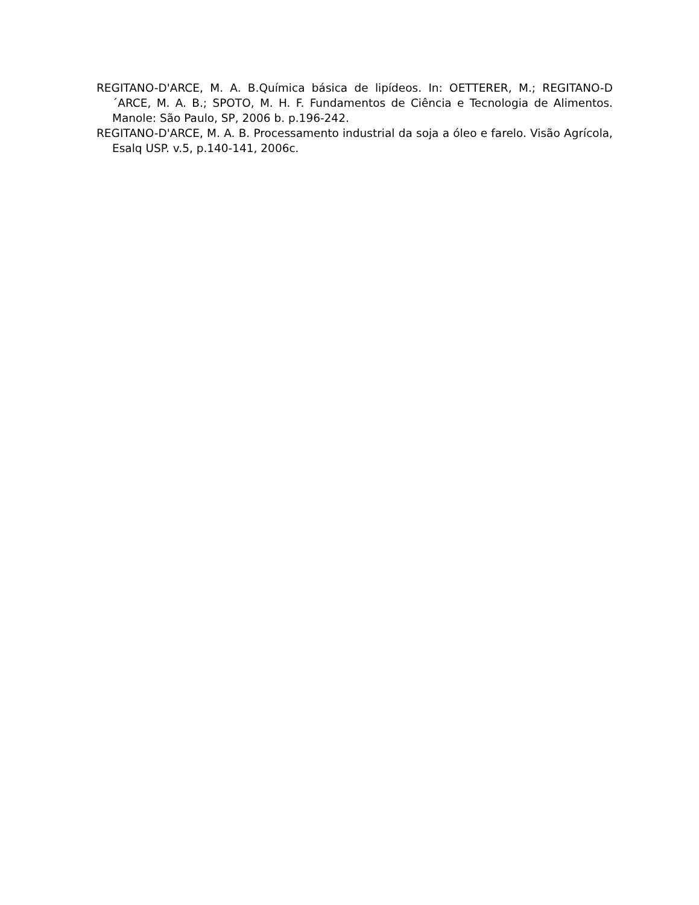REGITANO-D'ARCE, M. A. B.Química básica de lipídeos. In: OETTERER, M.; REGITANO-D´ARCE, M. A. B.; SPOTO, M. H. F. Fundamentos de Ciência e Tecnologia de Alimentos. Manole: São Paulo, SP, 2006 b. p.196-242.
REGITANO-D'ARCE, M. A. B. Processamento industrial da soja a óleo e farelo. Visão Agrícola, Esalq USP. v.5, p.140-141, 2006c.